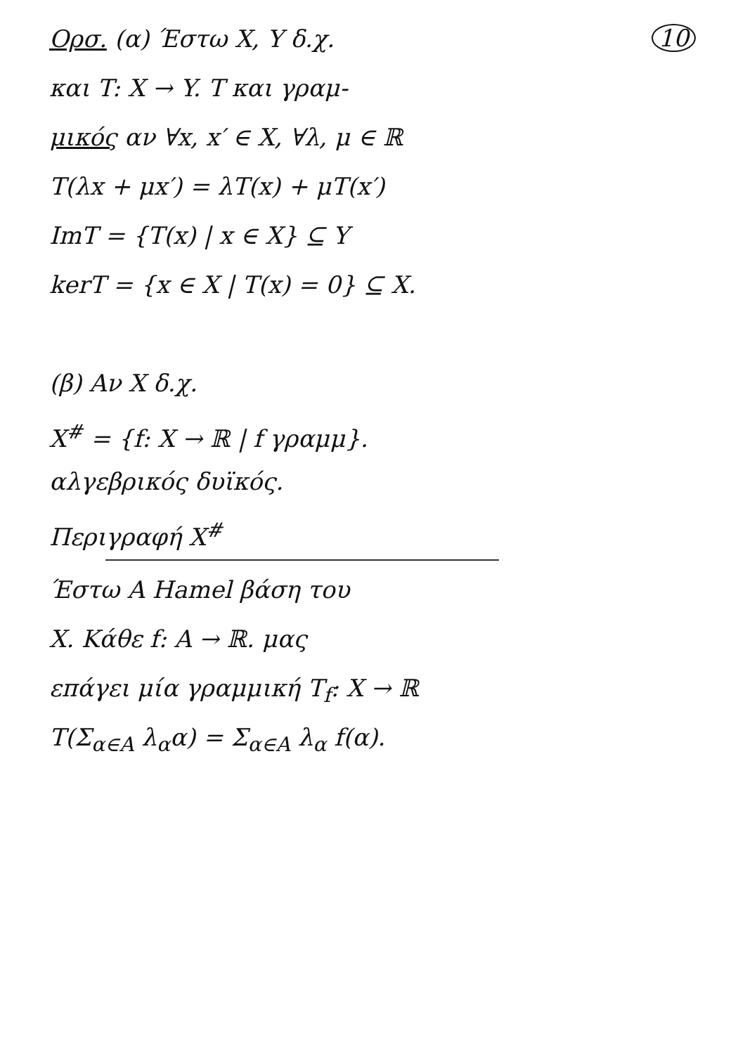Ορσ. (α) Έστω X, Y δ.χ. 10
και T: X → Y. T και γραμ-
μικός αν ∀x, x′ ∈ X, ∀λ, μ ∈ ℝ
T(λx + μx′) = λT(x) + μT(x′)
ImT = {T(x) | x ∈ X} ⊆ Y
kerT = {x ∈ X | T(x) = 0} ⊆ X.
(β) Αν X δ.χ.
X<sup>#</sup> = {f: X → ℝ | f γραμμ}.
αλγεβρικός δυϊκός.
Περιγραφή X<sup>#</sup>
Έστω A Hamel βάση του
X. Κάθε f: A → ℝ. μας
επάγει μία γραμμική T<sub>f</sub>: X → ℝ
T(Σ<sub>α∈A</sub> λ<sub>α</sub>α) = Σ<sub>α∈A</sub> λ<sub>α</sub> f(α).